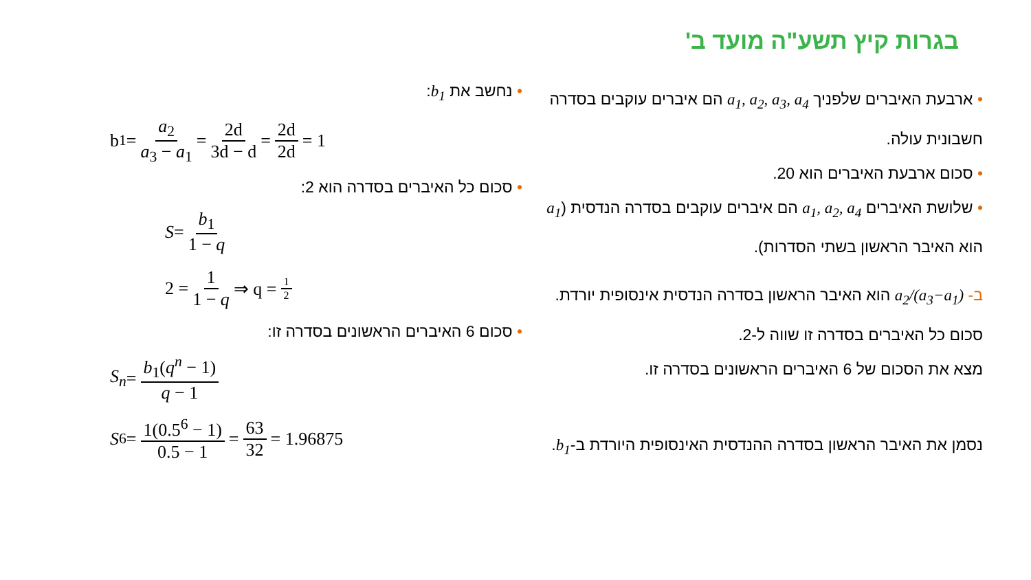בגרות קיץ תשע"ה מועד ב'
• ארבעת האיברים שלפניך a<sub>1</sub>, a<sub>2</sub>, a<sub>3</sub>, a<sub>4</sub> הם איברים עוקבים בסדרה חשבונית עולה.
• סכום ארבעת האיברים הוא 20.
• שלושת האיברים a<sub>1</sub>, a<sub>2</sub>, a<sub>4</sub> הם איברים עוקבים בסדרה הנדסית (a<sub>1</sub> הוא האיבר הראשון בשתי הסדרות).
ב- a<sub>2</sub>/(a<sub>3</sub>−a<sub>1</sub>) הוא האיבר הראשון בסדרה הנדסית אינסופית יורדת.
סכום כל האיברים בסדרה זו שווה ל-2.
מצא את הסכום של 6 האיברים הראשונים בסדרה זו.
נסמן את האיבר הראשון בסדרה ההנדסית האינסופית היורדת ב-b<sub>1</sub>.
• נחשב את b<sub>1</sub>:
b<sub>1</sub> = a<sub>2</sub> a<sub>3</sub> − a<sub>1</sub> = 2d 3d − d = 2d 2d = 1
• סכום כל האיברים בסדרה הוא 2:
S = b<sub>1</sub> 1 − q
2 = 1 1 − q ⇒ q = 1 2
• סכום 6 האיברים הראשונים בסדרה זו:
S<sub>n</sub> = b<sub>1</sub>(q<sup>n</sup> − 1) q − 1
S<sub>6</sub> = 1(0.5<sup>6</sup> − 1) 0.5 − 1 = 63 32 = 1.96875